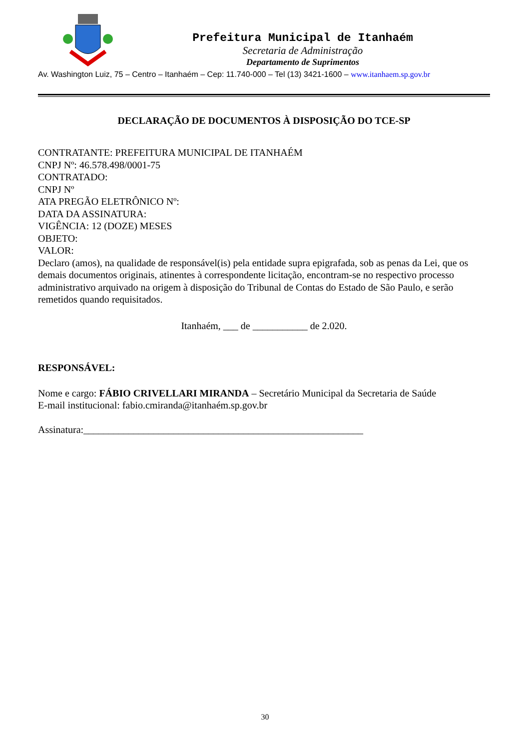Prefeitura Municipal de Itanhaém
Secretaria de Administração
Departamento de Suprimentos
Av. Washington Luiz, 75 – Centro – Itanhaém – Cep: 11.740-000 – Tel (13) 3421-1600 – www.itanhaem.sp.gov.br
DECLARAÇÃO DE DOCUMENTOS À DISPOSIÇÃO DO TCE-SP
CONTRATANTE: PREFEITURA MUNICIPAL DE ITANHAÉM
CNPJ Nº: 46.578.498/0001-75
CONTRATADO:
CNPJ Nº
ATA PREGÃO ELETRÔNICO Nº:
DATA DA ASSINATURA:
VIGÊNCIA: 12 (DOZE) MESES
OBJETO:
VALOR:
Declaro (amos), na qualidade de responsável(is) pela entidade supra epigrafada, sob as penas da Lei, que os demais documentos originais, atinentes à correspondente licitação, encontram-se no respectivo processo administrativo arquivado na origem à disposição do Tribunal de Contas do Estado de São Paulo, e serão remetidos quando requisitados.
Itanhaém, ___ de ___________ de 2.020.
RESPONSÁVEL:
Nome e cargo: FÁBIO CRIVELLARI MIRANDA – Secretário Municipal da Secretaria de Saúde
E-mail institucional: fabio.cmiranda@itanhaém.sp.gov.br
Assinatura:________________________________________________________
30